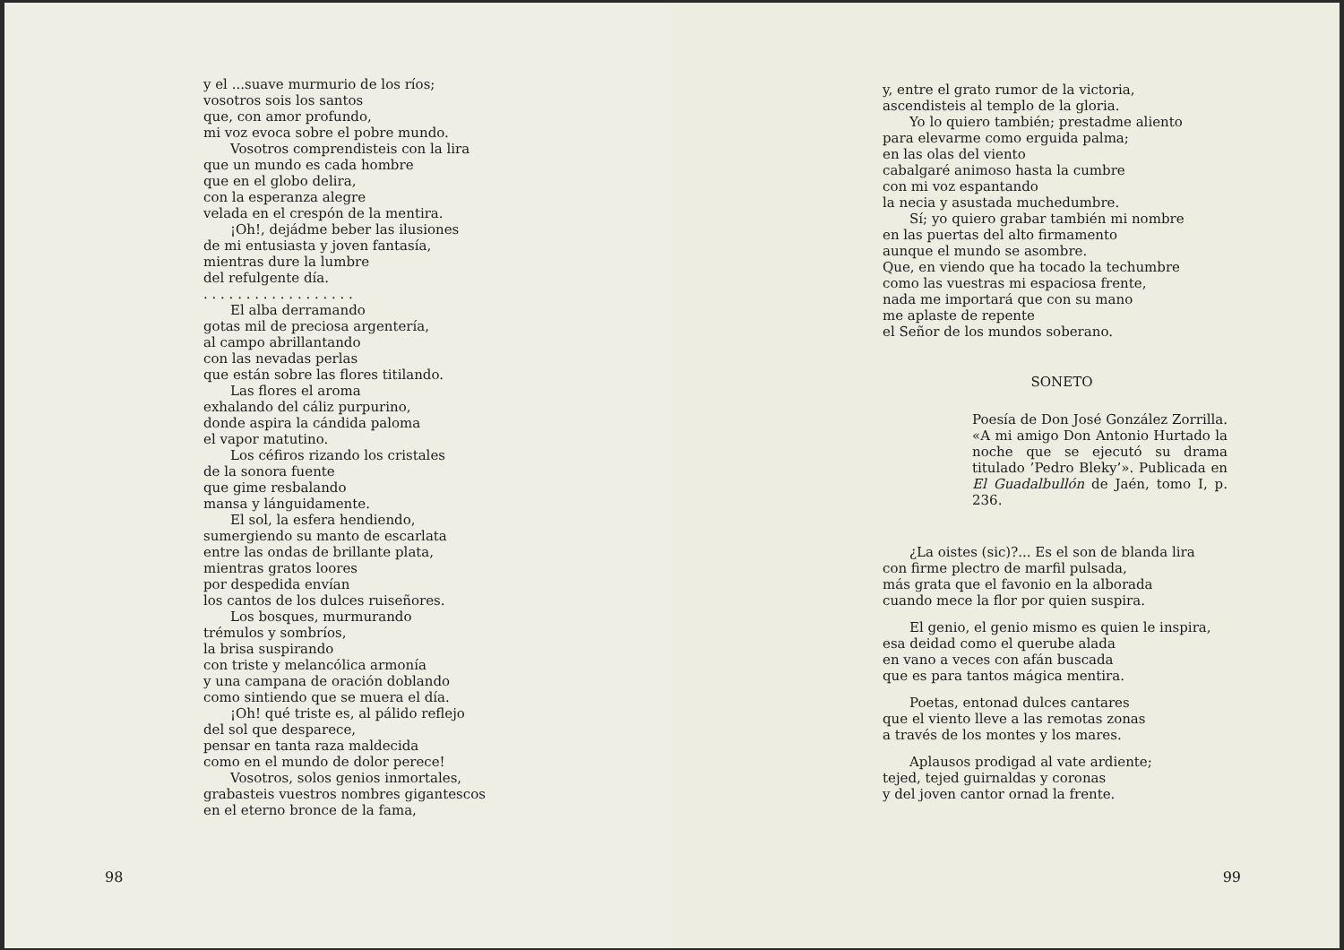y el ...suave murmurio de los ríos;
vosotros sois los santos
que, con amor profundo,
mi voz evoca sobre el pobre mundo.
Vosotros comprendisteis con la lira
que un mundo es cada hombre
que en el globo delira,
con la esperanza alegre
velada en el crespón de la mentira.
¡Oh!, dejádme beber las ilusiones
de mi entusiasta y joven fantasía,
mientras dure la lumbre
del refulgente día.
. . . . . . . . . . . . . . . . . .
El alba derramando
gotas mil de preciosa argentería,
al campo abrillantando
con las nevadas perlas
que están sobre las flores titilando.
Las flores el aroma
exhalando del cáliz purpurino,
donde aspira la cándida paloma
el vapor matutino.
Los céfiros rizando los cristales
de la sonora fuente
que gime resbalando
mansa y lánguidamente.
El sol, la esfera hendiendo,
sumergiendo su manto de escarlata
entre las ondas de brillante plata,
mientras gratos loores
por despedida envían
los cantos de los dulces ruiseñores.
Los bosques, murmurando
trémulos y sombríos,
la brisa suspirando
con triste y melancólica armonía
y una campana de oración doblando
como sintiendo que se muera el día.
¡Oh! qué triste es, al pálido reflejo
del sol que desparece,
pensar en tanta raza maldecida
como en el mundo de dolor perece!
Vosotros, solos genios inmortales,
grabasteis vuestros nombres gigantescos
en el eterno bronce de la fama,
98
y, entre el grato rumor de la victoria,
ascendisteis al templo de la gloria.
Yo lo quiero también; prestadme aliento
para elevarme como erguida palma;
en las olas del viento
cabalgaré animoso hasta la cumbre
con mi voz espantando
la necia y asustada muchedumbre.
Sí; yo quiero grabar también mi nombre
en las puertas del alto firmamento
aunque el mundo se asombre.
Que, en viendo que ha tocado la techumbre
como las vuestras mi espaciosa frente,
nada me importará que con su mano
me aplaste de repente
el Señor de los mundos soberano.
SONETO
Poesía de Don José González Zorrilla. «A mi amigo Don Antonio Hurtado la noche que se ejecutó su drama titulado ’Pedro Bleky’». Publicada en El Guadalbullón de Jaén, tomo I, p. 236.
¿La oistes (sic)?... Es el son de blanda lira
con firme plectro de marfil pulsada,
más grata que el favonio en la alborada
cuando mece la flor por quien suspira.
El genio, el genio mismo es quien le inspira,
esa deidad como el querube alada
en vano a veces con afán buscada
que es para tantos mágica mentira.
Poetas, entonad dulces cantares
que el viento lleve a las remotas zonas
a través de los montes y los mares.
Aplausos prodigad al vate ardiente;
tejed, tejed guirnaldas y coronas
y del joven cantor ornad la frente.
99